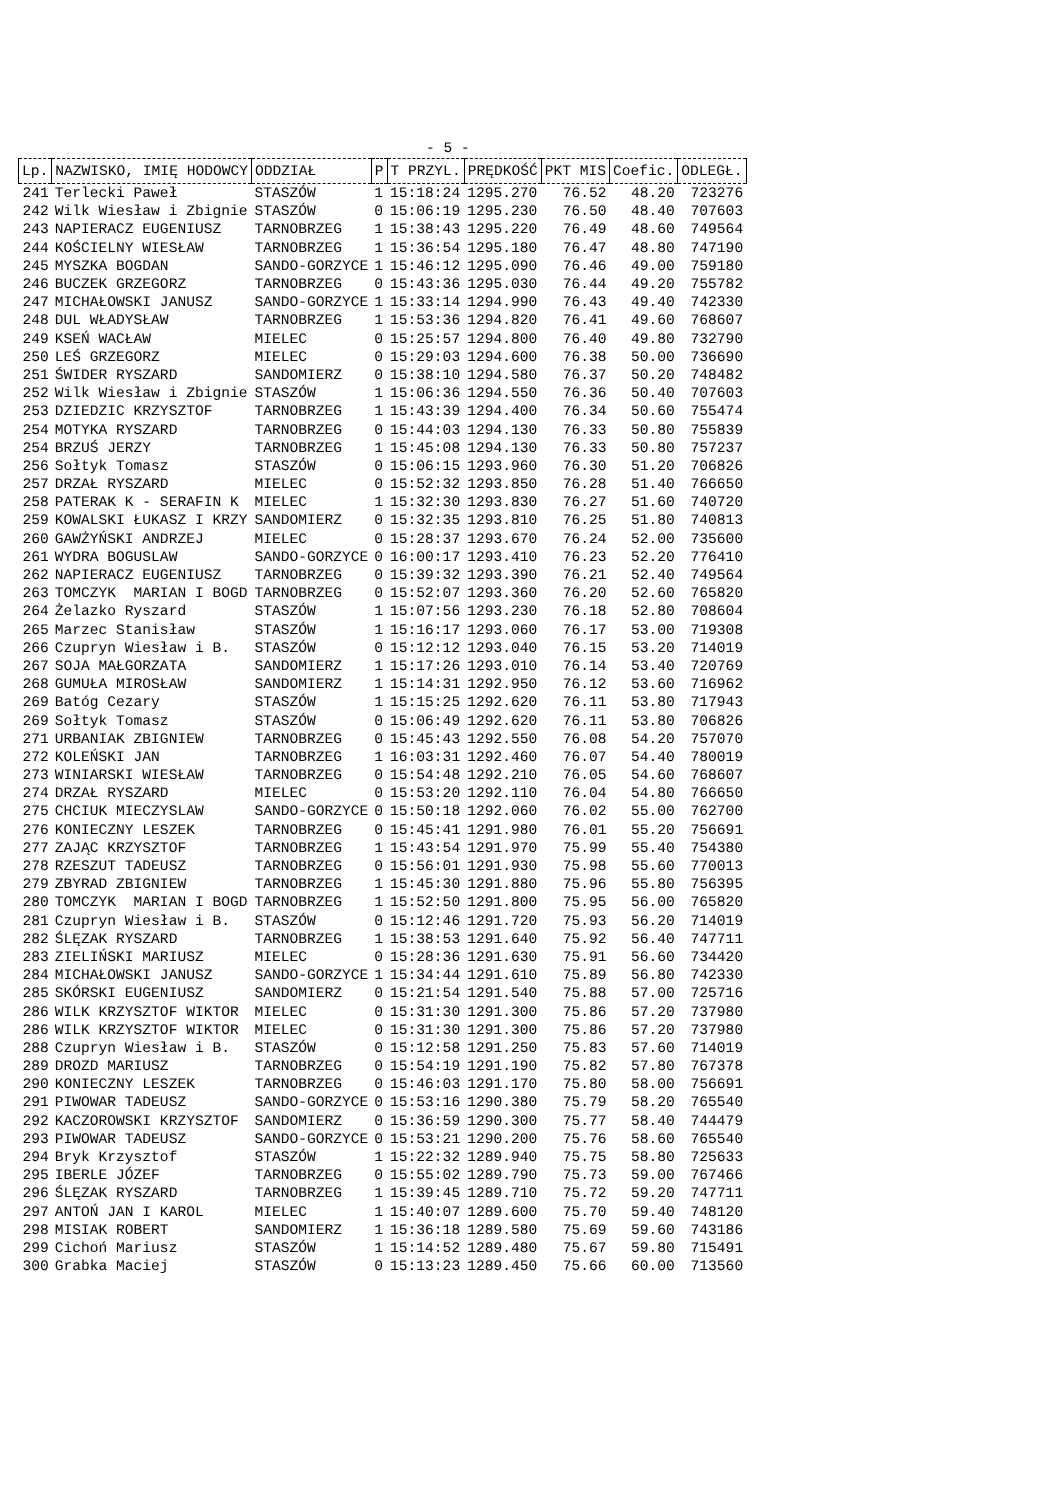- 5 -
| Lp. | NAZWISKO, IMIĘ HODOWCY | ODDZIAŁ | P | T PRZYL. | PRĘDKOŚĆ | PKT MIS | Coefic. | ODLEGŁ. |
| --- | --- | --- | --- | --- | --- | --- | --- | --- |
| 241 | Terlecki Paweł | STASZÓW | 1 | 15:18:24 | 1295.270 | 76.52 | 48.20 | 723276 |
| 242 | Wilk Wiesław i Zbignie | STASZÓW | 0 | 15:06:19 | 1295.230 | 76.50 | 48.40 | 707603 |
| 243 | NAPIERACZ EUGENIUSZ | TARNOBRZEG | 1 | 15:38:43 | 1295.220 | 76.49 | 48.60 | 749564 |
| 244 | KOŚCIELNY WIESŁAW | TARNOBRZEG | 1 | 15:36:54 | 1295.180 | 76.47 | 48.80 | 747190 |
| 245 | MYSZKA BOGDAN | SANDO-GORZYCE | 1 | 15:46:12 | 1295.090 | 76.46 | 49.00 | 759180 |
| 246 | BUCZEK GRZEGORZ | TARNOBRZEG | 0 | 15:43:36 | 1295.030 | 76.44 | 49.20 | 755782 |
| 247 | MICHAŁOWSKI JANUSZ | SANDO-GORZYCE | 1 | 15:33:14 | 1294.990 | 76.43 | 49.40 | 742330 |
| 248 | DUL WŁADYSŁAW | TARNOBRZEG | 1 | 15:53:36 | 1294.820 | 76.41 | 49.60 | 768607 |
| 249 | KSEŃ WACŁAW | MIELEC | 0 | 15:25:57 | 1294.800 | 76.40 | 49.80 | 732790 |
| 250 | LEŚ GRZEGORZ | MIELEC | 0 | 15:29:03 | 1294.600 | 76.38 | 50.00 | 736690 |
| 251 | ŚWIDER RYSZARD | SANDOMIERZ | 0 | 15:38:10 | 1294.580 | 76.37 | 50.20 | 748482 |
| 252 | Wilk Wiesław i Zbignie | STASZÓW | 1 | 15:06:36 | 1294.550 | 76.36 | 50.40 | 707603 |
| 253 | DZIEDZIC KRZYSZTOF | TARNOBRZEG | 1 | 15:43:39 | 1294.400 | 76.34 | 50.60 | 755474 |
| 254 | MOTYKA RYSZARD | TARNOBRZEG | 0 | 15:44:03 | 1294.130 | 76.33 | 50.80 | 755839 |
| 254 | BRZUŚ JERZY | TARNOBRZEG | 1 | 15:45:08 | 1294.130 | 76.33 | 50.80 | 757237 |
| 256 | Sołtyk Tomasz | STASZÓW | 0 | 15:06:15 | 1293.960 | 76.30 | 51.20 | 706826 |
| 257 | DRZAŁ RYSZARD | MIELEC | 0 | 15:52:32 | 1293.850 | 76.28 | 51.40 | 766650 |
| 258 | PATERAK K - SERAFIN K | MIELEC | 1 | 15:32:30 | 1293.830 | 76.27 | 51.60 | 740720 |
| 259 | KOWALSKI ŁUKASZ I KRZY | SANDOMIERZ | 0 | 15:32:35 | 1293.810 | 76.25 | 51.80 | 740813 |
| 260 | GAWŻYŃSKI ANDRZEJ | MIELEC | 0 | 15:28:37 | 1293.670 | 76.24 | 52.00 | 735600 |
| 261 | WYDRA BOGUSLAW | SANDO-GORZYCE | 0 | 16:00:17 | 1293.410 | 76.23 | 52.20 | 776410 |
| 262 | NAPIERACZ EUGENIUSZ | TARNOBRZEG | 0 | 15:39:32 | 1293.390 | 76.21 | 52.40 | 749564 |
| 263 | TOMCZYK MARIAN I BOGD | TARNOBRZEG | 0 | 15:52:07 | 1293.360 | 76.20 | 52.60 | 765820 |
| 264 | Żelazko Ryszard | STASZÓW | 1 | 15:07:56 | 1293.230 | 76.18 | 52.80 | 708604 |
| 265 | Marzec Stanisław | STASZÓW | 1 | 15:16:17 | 1293.060 | 76.17 | 53.00 | 719308 |
| 266 | Czupryn Wiesław i B. | STASZÓW | 0 | 15:12:12 | 1293.040 | 76.15 | 53.20 | 714019 |
| 267 | SOJA MAŁGORZATA | SANDOMIERZ | 1 | 15:17:26 | 1293.010 | 76.14 | 53.40 | 720769 |
| 268 | GUMUŁA MIROSŁAW | SANDOMIERZ | 1 | 15:14:31 | 1292.950 | 76.12 | 53.60 | 716962 |
| 269 | Batóg Cezary | STASZÓW | 1 | 15:15:25 | 1292.620 | 76.11 | 53.80 | 717943 |
| 269 | Sołtyk Tomasz | STASZÓW | 0 | 15:06:49 | 1292.620 | 76.11 | 53.80 | 706826 |
| 271 | URBANIAK ZBIGNIEW | TARNOBRZEG | 0 | 15:45:43 | 1292.550 | 76.08 | 54.20 | 757070 |
| 272 | KOLEŃSKI JAN | TARNOBRZEG | 1 | 16:03:31 | 1292.460 | 76.07 | 54.40 | 780019 |
| 273 | WINIARSKI WIESŁAW | TARNOBRZEG | 0 | 15:54:48 | 1292.210 | 76.05 | 54.60 | 768607 |
| 274 | DRZAŁ RYSZARD | MIELEC | 0 | 15:53:20 | 1292.110 | 76.04 | 54.80 | 766650 |
| 275 | CHCIUK MIECZYSLAW | SANDO-GORZYCE | 0 | 15:50:18 | 1292.060 | 76.02 | 55.00 | 762700 |
| 276 | KONIECZNY LESZEK | TARNOBRZEG | 0 | 15:45:41 | 1291.980 | 76.01 | 55.20 | 756691 |
| 277 | ZAJĄC KRZYSZTOF | TARNOBRZEG | 1 | 15:43:54 | 1291.970 | 75.99 | 55.40 | 754380 |
| 278 | RZESZUT TADEUSZ | TARNOBRZEG | 0 | 15:56:01 | 1291.930 | 75.98 | 55.60 | 770013 |
| 279 | ZBYRAD ZBIGNIEW | TARNOBRZEG | 1 | 15:45:30 | 1291.880 | 75.96 | 55.80 | 756395 |
| 280 | TOMCZYK MARIAN I BOGD | TARNOBRZEG | 1 | 15:52:50 | 1291.800 | 75.95 | 56.00 | 765820 |
| 281 | Czupryn Wiesław i B. | STASZÓW | 0 | 15:12:46 | 1291.720 | 75.93 | 56.20 | 714019 |
| 282 | ŚLĘZAK RYSZARD | TARNOBRZEG | 1 | 15:38:53 | 1291.640 | 75.92 | 56.40 | 747711 |
| 283 | ZIELIŃSKI MARIUSZ | MIELEC | 0 | 15:28:36 | 1291.630 | 75.91 | 56.60 | 734420 |
| 284 | MICHAŁOWSKI JANUSZ | SANDO-GORZYCE | 1 | 15:34:44 | 1291.610 | 75.89 | 56.80 | 742330 |
| 285 | SKÓRSKI EUGENIUSZ | SANDOMIERZ | 0 | 15:21:54 | 1291.540 | 75.88 | 57.00 | 725716 |
| 286 | WILK KRZYSZTOF WIKTOR | MIELEC | 0 | 15:31:30 | 1291.300 | 75.86 | 57.20 | 737980 |
| 286 | WILK KRZYSZTOF WIKTOR | MIELEC | 0 | 15:31:30 | 1291.300 | 75.86 | 57.20 | 737980 |
| 288 | Czupryn Wiesław i B. | STASZÓW | 0 | 15:12:58 | 1291.250 | 75.83 | 57.60 | 714019 |
| 289 | DROZD MARIUSZ | TARNOBRZEG | 0 | 15:54:19 | 1291.190 | 75.82 | 57.80 | 767378 |
| 290 | KONIECZNY LESZEK | TARNOBRZEG | 0 | 15:46:03 | 1291.170 | 75.80 | 58.00 | 756691 |
| 291 | PIWOWAR TADEUSZ | SANDO-GORZYCE | 0 | 15:53:16 | 1290.380 | 75.79 | 58.20 | 765540 |
| 292 | KACZOROWSKI KRZYSZTOF | SANDOMIERZ | 0 | 15:36:59 | 1290.300 | 75.77 | 58.40 | 744479 |
| 293 | PIWOWAR TADEUSZ | SANDO-GORZYCE | 0 | 15:53:21 | 1290.200 | 75.76 | 58.60 | 765540 |
| 294 | Bryk Krzysztof | STASZÓW | 1 | 15:22:32 | 1289.940 | 75.75 | 58.80 | 725633 |
| 295 | IBERLE JÓZEF | TARNOBRZEG | 0 | 15:55:02 | 1289.790 | 75.73 | 59.00 | 767466 |
| 296 | ŚLĘZAK RYSZARD | TARNOBRZEG | 1 | 15:39:45 | 1289.710 | 75.72 | 59.20 | 747711 |
| 297 | ANTOŃ JAN I KAROL | MIELEC | 1 | 15:40:07 | 1289.600 | 75.70 | 59.40 | 748120 |
| 298 | MISIAK ROBERT | SANDOMIERZ | 1 | 15:36:18 | 1289.580 | 75.69 | 59.60 | 743186 |
| 299 | Cichoń Mariusz | STASZÓW | 1 | 15:14:52 | 1289.480 | 75.67 | 59.80 | 715491 |
| 300 | Grabka Maciej | STASZÓW | 0 | 15:13:23 | 1289.450 | 75.66 | 60.00 | 713560 |